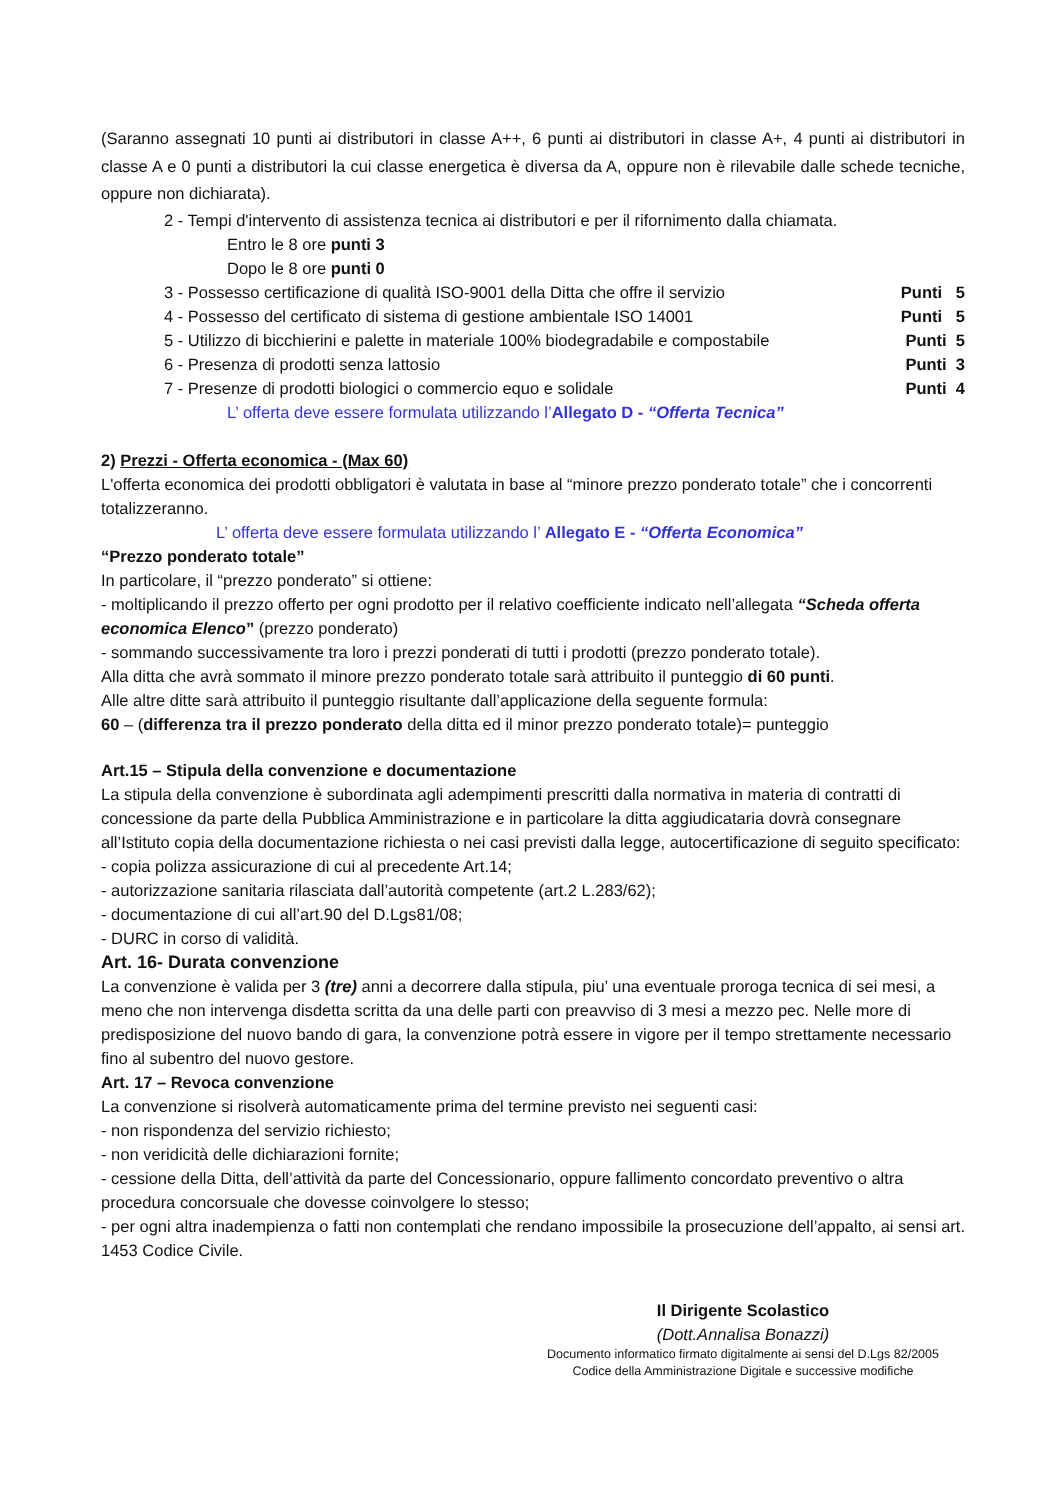(Saranno assegnati 10 punti ai distributori in classe A++, 6 punti ai distributori in classe A+, 4 punti ai distributori in classe A e 0 punti a distributori la cui classe energetica è diversa da A, oppure non è rilevabile dalle schede tecniche, oppure non dichiarata).
2 - Tempi d'intervento di assistenza tecnica ai distributori e per il rifornimento dalla chiamata.
Entro le 8 ore punti 3
Dopo le 8 ore punti 0
3 - Possesso certificazione di qualità ISO-9001 della Ditta che offre il servizio Punti 5
4 - Possesso del certificato di sistema di gestione ambientale ISO 14001 Punti 5
5 - Utilizzo di bicchierini e palette in materiale 100% biodegradabile e compostabile Punti 5
6 - Presenza di prodotti senza lattosio Punti 3
7 - Presenze di prodotti biologici o commercio equo e solidale Punti 4
L’ offerta deve essere formulata utilizzando l’Allegato D - “Offerta Tecnica”
2) Prezzi - Offerta economica - (Max 60)
L'offerta economica dei prodotti obbligatori è valutata in base al “minore prezzo ponderato totale” che i concorrenti totalizzeranno.
L’ offerta deve essere formulata utilizzando l’ Allegato E - “Offerta Economica”
“Prezzo ponderato totale”
In particolare, il “prezzo ponderato” si ottiene:
- moltiplicando il prezzo offerto per ogni prodotto per il relativo coefficiente indicato nell’allegata “Scheda offerta economica Elenco” (prezzo ponderato)
- sommando successivamente tra loro i prezzi ponderati di tutti i prodotti (prezzo ponderato totale).
Alla ditta che avrà sommato il minore prezzo ponderato totale sarà attribuito il punteggio di 60 punti.
Alle altre ditte sarà attribuito il punteggio risultante dall’applicazione della seguente formula:
60 – (differenza tra il prezzo ponderato della ditta ed il minor prezzo ponderato totale)= punteggio
Art.15 – Stipula della convenzione e documentazione
La stipula della convenzione è subordinata agli adempimenti prescritti dalla normativa in materia di contratti di concessione da parte della Pubblica Amministrazione e in particolare la ditta aggiudicataria dovrà consegnare all’Istituto copia della documentazione richiesta o nei casi previsti dalla legge, autocertificazione di seguito specificato:
- copia polizza assicurazione di cui al precedente Art.14;
- autorizzazione sanitaria rilasciata dall’autorità competente (art.2 L.283/62);
- documentazione di cui all’art.90 del D.Lgs81/08;
- DURC in corso di validità.
Art. 16- Durata convenzione
La convenzione è valida per 3 (tre) anni a decorrere dalla stipula, piu’ una eventuale proroga tecnica di sei mesi, a meno che non intervenga disdetta scritta da una delle parti con preavviso di 3 mesi a mezzo pec. Nelle more di predisposizione del nuovo bando di gara, la convenzione potrà essere in vigore per il tempo strettamente necessario fino al subentro del nuovo gestore.
Art. 17 – Revoca convenzione
La convenzione si risolverà automaticamente prima del termine previsto nei seguenti casi:
- non rispondenza del servizio richiesto;
- non veridicità delle dichiarazioni fornite;
- cessione della Ditta, dell’attività da parte del Concessionario, oppure fallimento concordato preventivo o altra procedura concorsuale che dovesse coinvolgere lo stesso;
- per ogni altra inadempienza o fatti non contemplati che rendano impossibile la prosecuzione dell’appalto, ai sensi art. 1453 Codice Civile.
Il Dirigente Scolastico
(Dott.Annalisa Bonazzi)
Documento informatico firmato digitalmente ai sensi del D.Lgs 82/2005
Codice della Amministrazione Digitale e successive modifiche